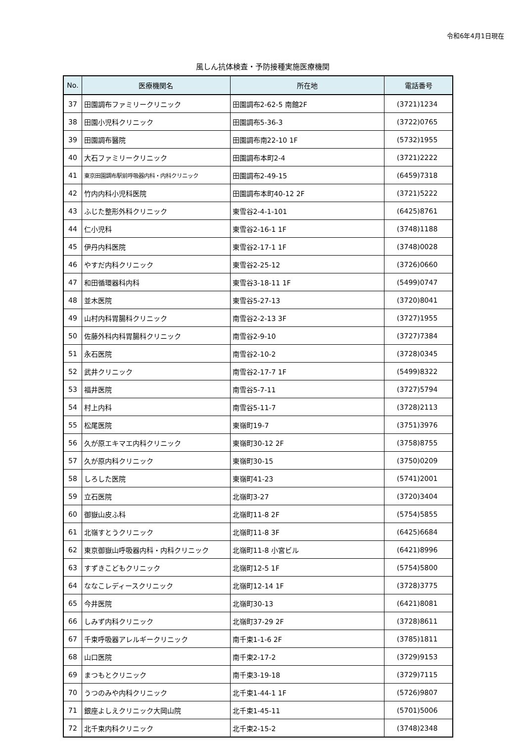令和6年4月1日現在
風しん抗体検査・予防接種実施医療機関
| No. | 医療機関名 | 所在地 | 電話番号 |
| --- | --- | --- | --- |
| 37 | 田園調布ファミリークリニック | 田園調布2-62-5 南館2F | (3721)1234 |
| 38 | 田園小児科クリニック | 田園調布5-36-3 | (3722)0765 |
| 39 | 田園調布醫院 | 田園調布南22-10 1F | (5732)1955 |
| 40 | 大石ファミリークリニック | 田園調布本町2-4 | (3721)2222 |
| 41 | 東京田園調布駅前呼吸器内科・内科クリニック | 田園調布2-49-15 | (6459)7318 |
| 42 | 竹内内科小児科医院 | 田園調布本町40-12 2F | (3721)5222 |
| 43 | ふじた整形外科クリニック | 東雪谷2-4-1-101 | (6425)8761 |
| 44 | 仁小児科 | 東雪谷2-16-1 1F | (3748)1188 |
| 45 | 伊丹内科医院 | 東雪谷2-17-1 1F | (3748)0028 |
| 46 | やすだ内科クリニック | 東雪谷2-25-12 | (3726)0660 |
| 47 | 和田循環器科内科 | 東雪谷3-18-11 1F | (5499)0747 |
| 48 | 並木医院 | 東雪谷5-27-13 | (3720)8041 |
| 49 | 山村内科胃腸科クリニック | 南雪谷2-2-13 3F | (3727)1955 |
| 50 | 佐藤外科内科胃腸科クリニック | 南雪谷2-9-10 | (3727)7384 |
| 51 | 永石医院 | 南雪谷2-10-2 | (3728)0345 |
| 52 | 武井クリニック | 南雪谷2-17-7 1F | (5499)8322 |
| 53 | 福井医院 | 南雪谷5-7-11 | (3727)5794 |
| 54 | 村上内科 | 南雪谷5-11-7 | (3728)2113 |
| 55 | 松尾医院 | 東嶺町19-7 | (3751)3976 |
| 56 | 久が原エキマエ内科クリニック | 東嶺町30-12 2F | (3758)8755 |
| 57 | 久が原内科クリニック | 東嶺町30-15 | (3750)0209 |
| 58 | しろした医院 | 東嶺町41-23 | (5741)2001 |
| 59 | 立石医院 | 北嶺町3-27 | (3720)3404 |
| 60 | 御嶽山皮ふ科 | 北嶺町11-8 2F | (5754)5855 |
| 61 | 北嶺すとうクリニック | 北嶺町11-8 3F | (6425)6684 |
| 62 | 東京御嶽山呼吸器内科・内科クリニック | 北嶺町11-8 小宮ビル | (6421)8996 |
| 63 | すずきこどもクリニック | 北嶺町12-5 1F | (5754)5800 |
| 64 | ななこレディースクリニック | 北嶺町12-14 1F | (3728)3775 |
| 65 | 今井医院 | 北嶺町30-13 | (6421)8081 |
| 66 | しみず内科クリニック | 北嶺町37-29 2F | (3728)8611 |
| 67 | 千束呼吸器アレルギークリニック | 南千束1-1-6 2F | (3785)1811 |
| 68 | 山口医院 | 南千束2-17-2 | (3729)9153 |
| 69 | まつもとクリニック | 南千束3-19-18 | (3729)7115 |
| 70 | うつのみや内科クリニック | 北千束1-44-1 1F | (5726)9807 |
| 71 | 銀座よしえクリニック大岡山院 | 北千束1-45-11 | (5701)5006 |
| 72 | 北千束内科クリニック | 北千束2-15-2 | (3748)2348 |